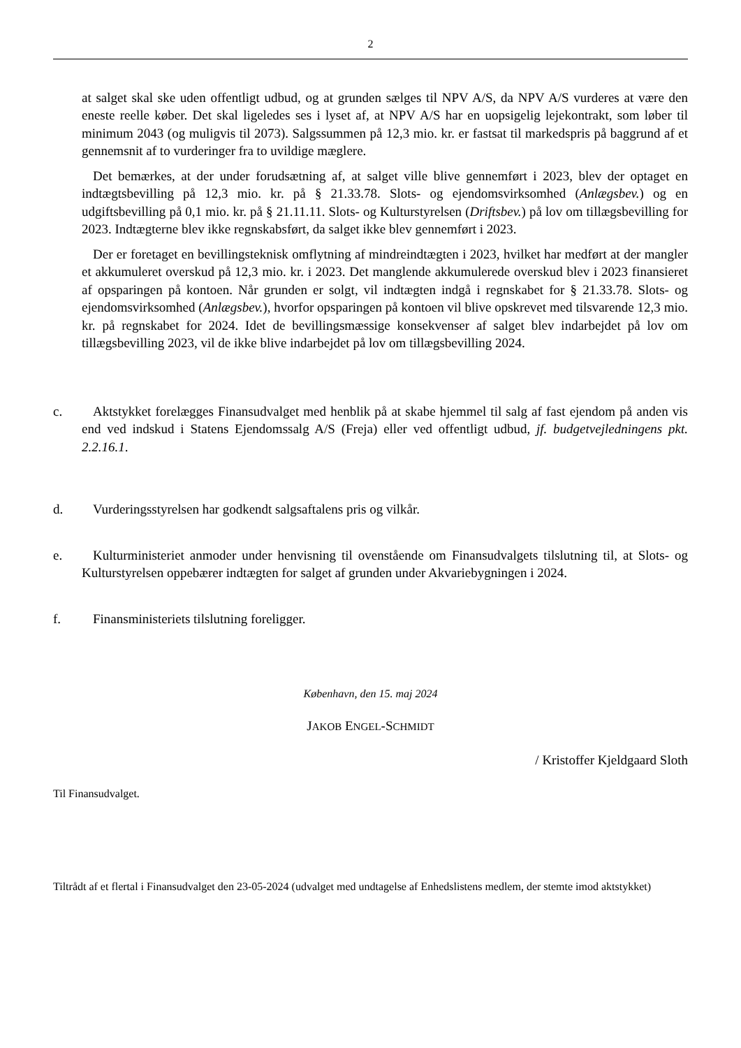2
at salget skal ske uden offentligt udbud, og at grunden sælges til NPV A/S, da NPV A/S vurderes at være den eneste reelle køber. Det skal ligeledes ses i lyset af, at NPV A/S har en uopsigelig lejekontrakt, som løber til minimum 2043 (og muligvis til 2073). Salgssummen på 12,3 mio. kr. er fastsat til markedspris på baggrund af et gennemsnit af to vurderinger fra to uvildige mæglere.
Det bemærkes, at der under forudsætning af, at salget ville blive gennemført i 2023, blev der optaget en indtægtsbevilling på 12,3 mio. kr. på § 21.33.78. Slots- og ejendomsvirksomhed (Anlægsbev.) og en udgiftsbevilling på 0,1 mio. kr. på § 21.11.11. Slots- og Kulturstyrelsen (Driftsbev.) på lov om tillægsbevilling for 2023. Indtægterne blev ikke regnskabsført, da salget ikke blev gennemført i 2023.
Der er foretaget en bevillingsteknisk omflytning af mindreindtægten i 2023, hvilket har medført at der mangler et akkumuleret overskud på 12,3 mio. kr. i 2023. Det manglende akkumulerede overskud blev i 2023 finansieret af opsparingen på kontoen. Når grunden er solgt, vil indtægten indgå i regnskabet for § 21.33.78. Slots- og ejendomsvirksomhed (Anlægsbev.), hvorfor opsparingen på kontoen vil blive opskrevet med tilsvarende 12,3 mio. kr. på regnskabet for 2024. Idet de bevillingsmæssige konsekvenser af salget blev indarbejdet på lov om tillægsbevilling 2023, vil de ikke blive indarbejdet på lov om tillægsbevilling 2024.
c. Aktstykket forelægges Finansudvalget med henblik på at skabe hjemmel til salg af fast ejendom på anden vis end ved indskud i Statens Ejendomssalg A/S (Freja) eller ved offentligt udbud, jf. budgetvejledningens pkt. 2.2.16.1.
d. Vurderingsstyrelsen har godkendt salgsaftalens pris og vilkår.
e. Kulturministeriet anmoder under henvisning til ovenstående om Finansudvalgets tilslutning til, at Slots- og Kulturstyrelsen oppebærer indtægten for salget af grunden under Akvariebygningen i 2024.
f. Finansministeriets tilslutning foreligger.
København, den 15. maj 2024
JAKOB ENGEL-SCHMIDT
/ Kristoffer Kjeldgaard Sloth
Til Finansudvalget.
Tiltrådt af et flertal i Finansudvalget den 23-05-2024 (udvalget med undtagelse af Enhedslistens medlem, der stemte imod aktstykket)